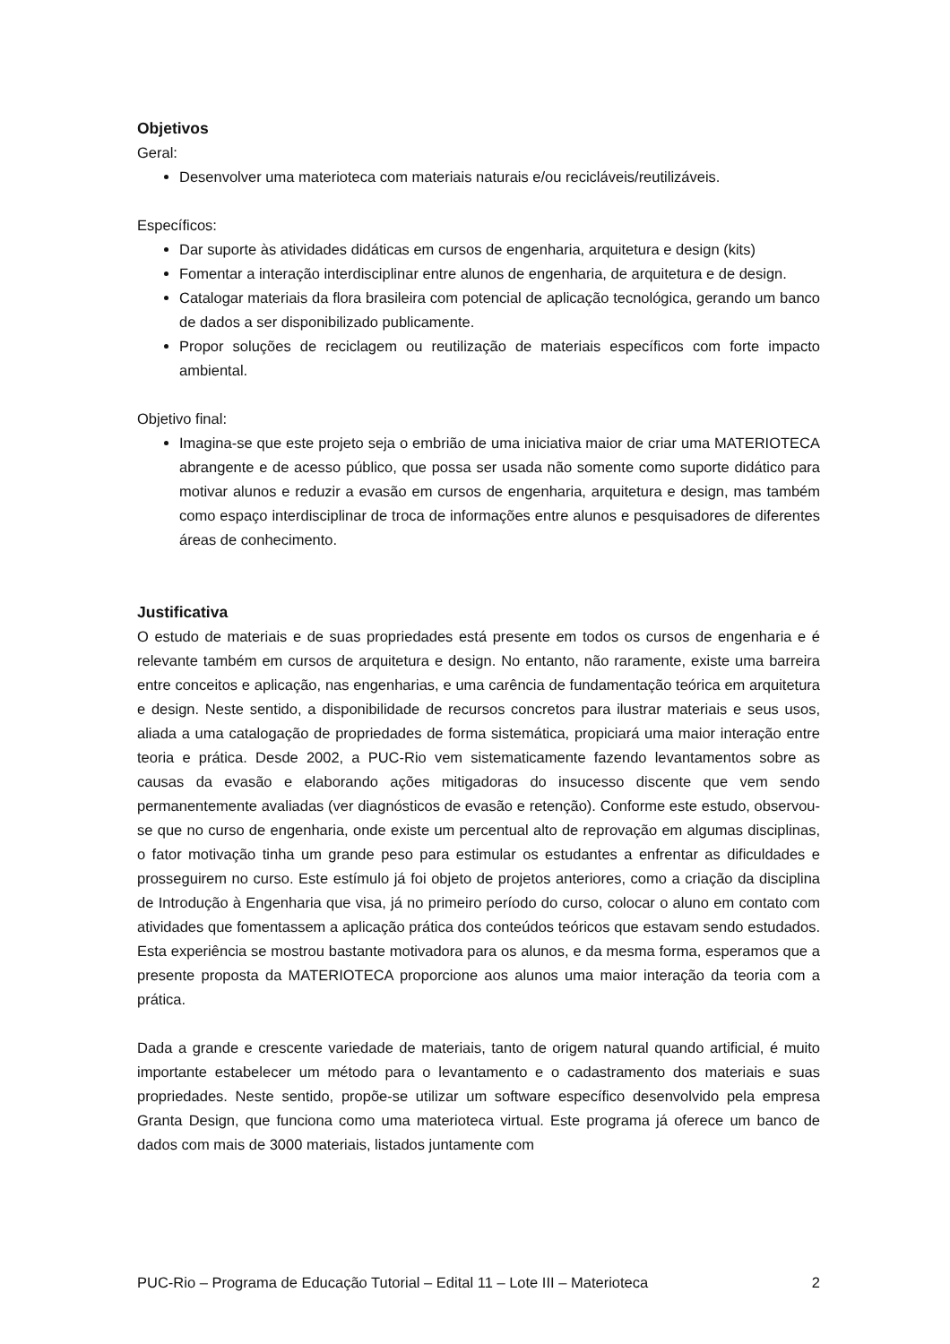Objetivos
Geral:
Desenvolver uma materioteca com materiais naturais e/ou recicláveis/reutilizáveis.
Específicos:
Dar suporte às atividades didáticas em cursos de engenharia, arquitetura e design (kits)
Fomentar a interação interdisciplinar entre alunos de engenharia, de arquitetura e de design.
Catalogar materiais da flora brasileira com potencial de aplicação tecnológica, gerando um banco de dados a ser disponibilizado publicamente.
Propor soluções de reciclagem ou reutilização de materiais específicos com forte impacto ambiental.
Objetivo final:
Imagina-se que este projeto seja o embrião de uma iniciativa maior de criar uma MATERIOTECA abrangente e de acesso público, que possa ser usada não somente como suporte didático para motivar alunos e reduzir a evasão em cursos de engenharia, arquitetura e design, mas também como espaço interdisciplinar de troca de informações entre alunos e pesquisadores de diferentes áreas de conhecimento.
Justificativa
O estudo de materiais e de suas propriedades está presente em todos os cursos de engenharia e é relevante também em cursos de arquitetura e design. No entanto, não raramente, existe uma barreira entre conceitos e aplicação, nas engenharias, e uma carência de fundamentação teórica em arquitetura e design. Neste sentido, a disponibilidade de recursos concretos para ilustrar materiais e seus usos, aliada a uma catalogação de propriedades de forma sistemática, propiciará uma maior interação entre teoria e prática. Desde 2002, a PUC-Rio vem sistematicamente fazendo levantamentos sobre as causas da evasão e elaborando ações mitigadoras do insucesso discente que vem sendo permanentemente avaliadas (ver diagnósticos de evasão e retenção). Conforme este estudo, observou-se que no curso de engenharia, onde existe um percentual alto de reprovação em algumas disciplinas, o fator motivação tinha um grande peso para estimular os estudantes a enfrentar as dificuldades e prosseguirem no curso. Este estímulo já foi objeto de projetos anteriores, como a criação da disciplina de Introdução à Engenharia que visa, já no primeiro período do curso, colocar o aluno em contato com atividades que fomentassem a aplicação prática dos conteúdos teóricos que estavam sendo estudados. Esta experiência se mostrou bastante motivadora para os alunos, e da mesma forma, esperamos que a presente proposta da MATERIOTECA proporcione aos alunos uma maior interação da teoria com a prática.
Dada a grande e crescente variedade de materiais, tanto de origem natural quando artificial, é muito importante estabelecer um método para o levantamento e o cadastramento dos materiais e suas propriedades. Neste sentido, propõe-se utilizar um software específico desenvolvido pela empresa Granta Design, que funciona como uma materioteca virtual. Este programa já oferece um banco de dados com mais de 3000 materiais, listados juntamente com
PUC-Rio – Programa de Educação Tutorial – Edital 11 – Lote III – Materioteca 2